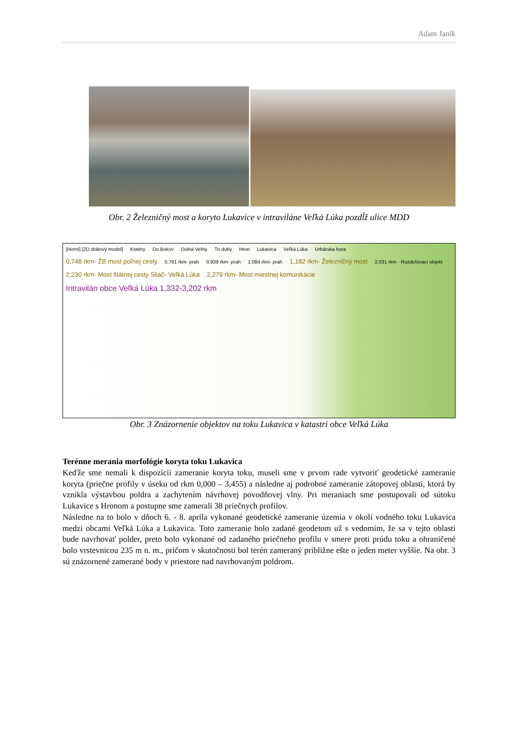Adam Janík
Obr. 2 Železničný most a koryto Lukavice v intraviláne Veľká Lúka pozdĺž ulice MDD
[Horní] [2D drátový model] Kratiny Do Bokov Dolná Vefny Tri duby Hron Lukavica Veľká Lúka Urbárska hora
0,748 rkm- ŽB most poľnej cesty 0,781 rkm- prah 0,939 rkm- prah 1,084 rkm- prah 1,182 rkm- Železničný most 2,031 rkm - Rozdeľovací objekt 2,230 rkm- Most štátnej cesty Sliač- Veľká Lúka 2,279 rkm- Most miestnej komunikácie
Intravilán obce Veľká Lúka 1,332-3,202 rkm
Obr. 3 Znázornenie objektov na toku Lukavica v katastri obce Veľká Lúka
Terénne merania morfológie koryta toku Lukavica
Keďže sme nemali k dispozícii zameranie koryta toku, museli sme v prvom rade vytvoriť geodetické zameranie koryta (priečne profily v úseku od rkm 0,000 – 3,455) a následne aj podrobné zameranie zátopovej oblasti, ktorá by vznikla výstavbou poldra a zachytením návrhovej povodňovej vlny. Pri meraniach sme postupovali od sútoku Lukavice s Hronom a postupne sme zamerali 38 priečnych profilov.
Následne na to bolo v dňoch 6. - 8. apríla vykonané geodetické zameranie územia v okolí vodného toku Lukavica medzi obcami Veľká Lúka a Lukavica. Toto zameranie bolo zadané geodetom už s vedomím, že sa v tejto oblasti bude navrhovať polder, preto bolo vykonané od zadaného priečneho profilu v smere proti prúdu toku a ohraničené bolo vrstevnicou 235 m n. m., pričom v skutočnosti bol terén zameraný približne ešte o jeden meter vyššie. Na obr. 3 sú znázornené zamerané body v priestore nad navrhovaným poldrom.